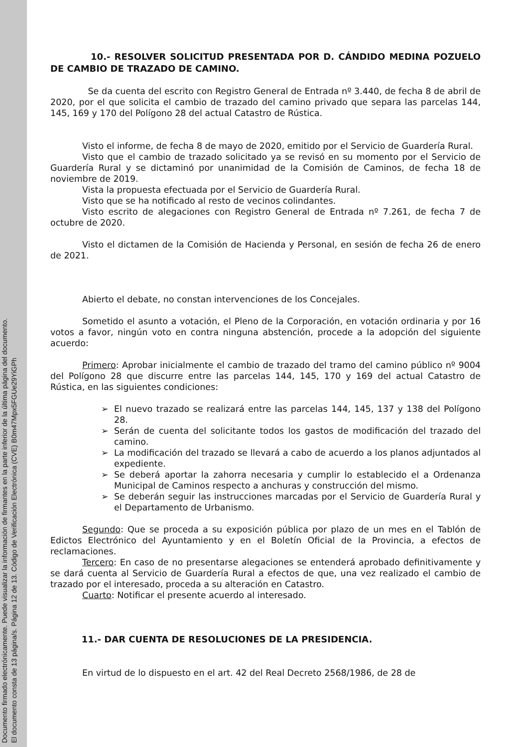Documento firmado electrónicamente. Puede visualizar la información de firmantes en la parte inferior de la última página del documento.
El documento consta de 13 página/s. Página 12 de 13. Código de Verificación Electrónica (CVE) B0m47Mpx5FGUe29YiGPh
10.- RESOLVER SOLICITUD PRESENTADA POR D. CÁNDIDO MEDINA POZUELO DE CAMBIO DE TRAZADO DE CAMINO.
Se da cuenta del escrito con Registro General de Entrada nº 3.440, de fecha 8 de abril de 2020, por el que solicita el cambio de trazado del camino privado que separa las parcelas 144, 145, 169 y 170 del Polígono 28 del actual Catastro de Rústica.
Visto el informe, de fecha 8 de mayo de 2020, emitido por el Servicio de Guardería Rural.
Visto que el cambio de trazado solicitado ya se revisó en su momento por el Servicio de Guardería Rural y se dictaminó por unanimidad de la Comisión de Caminos, de fecha 18 de noviembre de 2019.
Vista la propuesta efectuada por el Servicio de Guardería Rural.
Visto que se ha notificado al resto de vecinos colindantes.
Visto escrito de alegaciones con Registro General de Entrada nº 7.261, de fecha 7 de octubre de 2020.
Visto el dictamen de la Comisión de Hacienda y Personal, en sesión de fecha 26 de enero de 2021.
Abierto el debate, no constan intervenciones de los Concejales.
Sometido el asunto a votación, el Pleno de la Corporación, en votación ordinaria y por 16 votos a favor, ningún voto en contra ninguna abstención, procede a la adopción del siguiente acuerdo:
Primero: Aprobar inicialmente el cambio de trazado del tramo del camino público nº 9004 del Polígono 28 que discurre entre las parcelas 144, 145, 170 y 169 del actual Catastro de Rústica, en las siguientes condiciones:
➢ El nuevo trazado se realizará entre las parcelas 144, 145, 137 y 138 del Polígono 28.
➢ Serán de cuenta del solicitante todos los gastos de modificación del trazado del camino.
➢ La modificación del trazado se llevará a cabo de acuerdo a los planos adjuntados al expediente.
➢ Se deberá aportar la zahorra necesaria y cumplir lo establecido el a Ordenanza Municipal de Caminos respecto a anchuras y construcción del mismo.
➢ Se deberán seguir las instrucciones marcadas por el Servicio de Guardería Rural y el Departamento de Urbanismo.
Segundo: Que se proceda a su exposición pública por plazo de un mes en el Tablón de Edictos Electrónico del Ayuntamiento y en el Boletín Oficial de la Provincia, a efectos de reclamaciones.
Tercero: En caso de no presentarse alegaciones se entenderá aprobado definitivamente y se dará cuenta al Servicio de Guardería Rural a efectos de que, una vez realizado el cambio de trazado por el interesado, proceda a su alteración en Catastro.
Cuarto: Notificar el presente acuerdo al interesado.
11.- DAR CUENTA DE RESOLUCIONES DE LA PRESIDENCIA.
En virtud de lo dispuesto en el art. 42 del Real Decreto 2568/1986, de 28 de